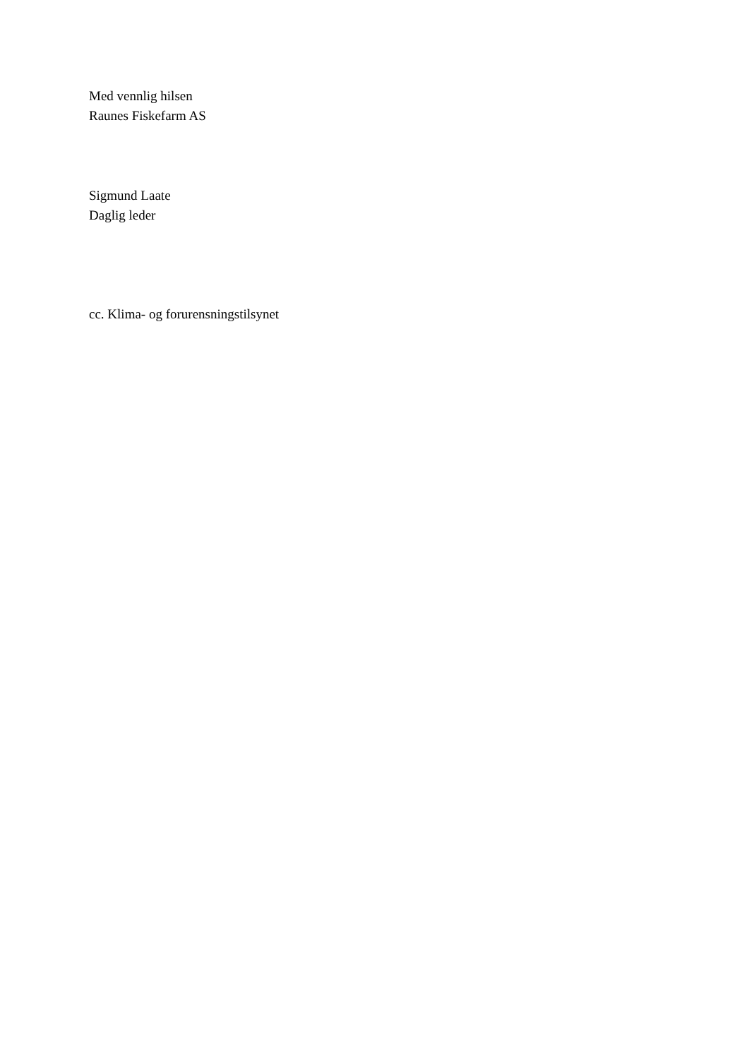Med vennlig hilsen
Raunes Fiskefarm AS
Sigmund Laate
Daglig leder
cc. Klima- og forurensningstilsynet